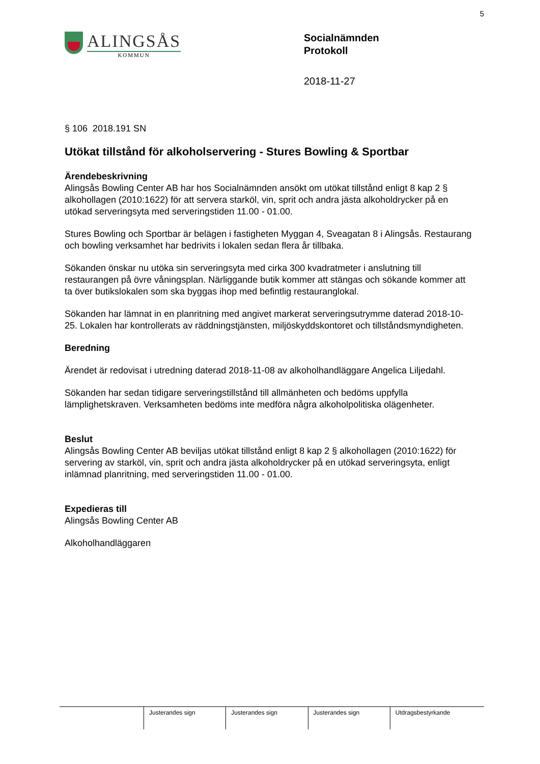5
ALINGSÅS
KOMMUN
Socialnämnden
Protokoll
2018-11-27
§ 106 2018.191 SN
Utökat tillstånd för alkoholservering - Stures Bowling & Sportbar
Ärendebeskrivning
Alingsås Bowling Center AB har hos Socialnämnden ansökt om utökat tillstånd enligt 8 kap 2 § alkohollagen (2010:1622) för att servera starköl, vin, sprit och andra jästa alkoholdrycker på en utökad serveringsyta med serveringstiden 11.00 - 01.00.
Stures Bowling och Sportbar är belägen i fastigheten Myggan 4, Sveagatan 8 i Alingsås. Restaurang och bowling verksamhet har bedrivits i lokalen sedan flera år tillbaka.
Sökanden önskar nu utöka sin serveringsyta med cirka 300 kvadratmeter i anslutning till restaurangen på övre våningsplan. Närliggande butik kommer att stängas och sökande kommer att ta över butikslokalen som ska byggas ihop med befintlig restauranglokal.
Sökanden har lämnat in en planritning med angivet markerat serveringsutrymme daterad 2018-10-25. Lokalen har kontrollerats av räddningstjänsten, miljöskyddskontoret och tillståndsmyndigheten.
Beredning
Ärendet är redovisat i utredning daterad 2018-11-08 av alkoholhandläggare Angelica Liljedahl.
Sökanden har sedan tidigare serveringstillstånd till allmänheten och bedöms uppfylla lämplighetskraven. Verksamheten bedöms inte medföra några alkoholpolitiska olägenheter.
Beslut
Alingsås Bowling Center AB beviljas utökat tillstånd enligt 8 kap 2 § alkohollagen (2010:1622) för servering av starköl, vin, sprit och andra jästa alkoholdrycker på en utökad serveringsyta, enligt inlämnad planritning, med serveringstiden 11.00 - 01.00.
Expedieras till
Alingsås Bowling Center AB
Alkoholhandläggaren
| | Justerandes sign | Justerandes sign | Justerandes sign | Utdragsbestyrkande |